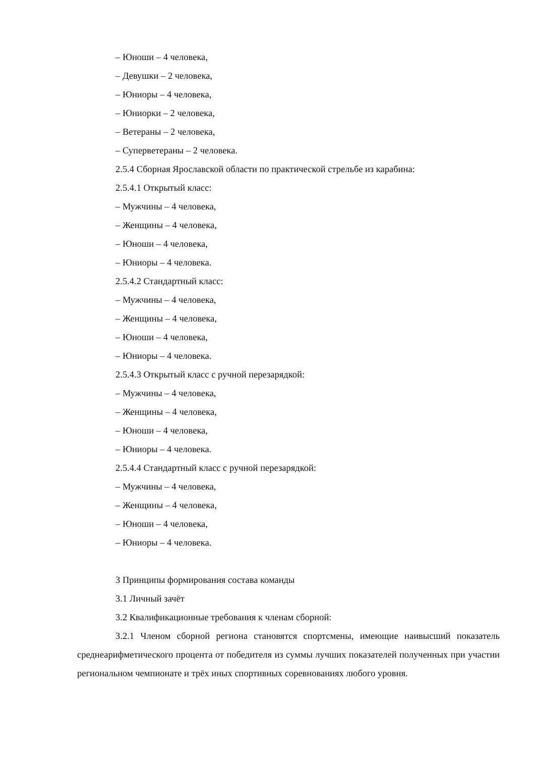– Юноши – 4 человека,
– Девушки – 2 человека,
– Юниоры – 4 человека,
– Юниорки – 2 человека,
– Ветераны – 2 человека,
– Суперветераны – 2 человека.
2.5.4 Сборная Ярославской области по практической стрельбе из карабина:
2.5.4.1 Открытый класс:
– Мужчины – 4 человека,
– Женщины – 4 человека,
– Юноши – 4 человека,
– Юниоры – 4 человека.
2.5.4.2 Стандартный класс:
– Мужчины – 4 человека,
– Женщины – 4 человека,
– Юноши – 4 человека,
– Юниоры – 4 человека.
2.5.4.3 Открытый класс с ручной перезарядкой:
– Мужчины – 4 человека,
– Женщины – 4 человека,
– Юноши – 4 человека,
– Юниоры – 4 человека.
2.5.4.4 Стандартный класс с ручной перезарядкой:
– Мужчины – 4 человека,
– Женщины – 4 человека,
– Юноши – 4 человека,
– Юниоры – 4 человека.
3 Принципы формирования состава команды
3.1 Личный зачёт
3.2 Квалификационные требования к членам сборной:
3.2.1 Членом сборной региона становятся спортсмены, имеющие наивысший показатель среднеарифметического процента от победителя из суммы лучших показателей полученных при участии региональном чемпионате и трёх иных спортивных соревнованиях любого уровня.